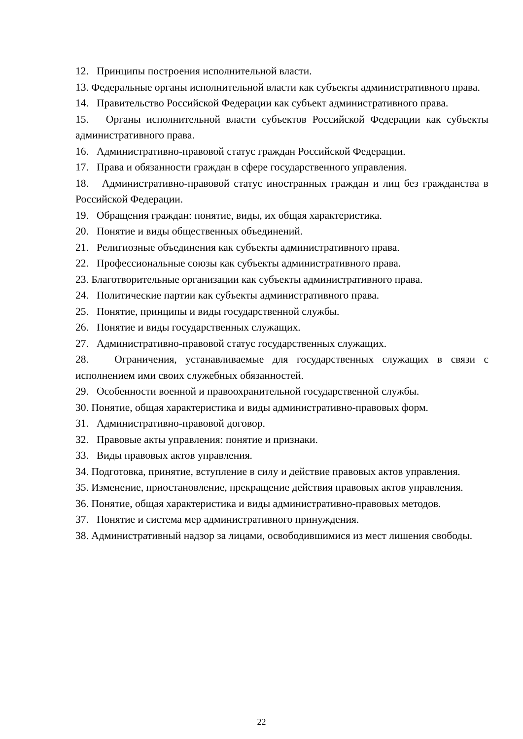12. Принципы построения исполнительной власти.
13. Федеральные органы исполнительной власти как субъекты административного права.
14. Правительство Российской Федерации как субъект административного права.
15. Органы исполнительной власти субъектов Российской Федерации как субъекты административного права.
16. Административно-правовой статус граждан Российской Федерации.
17. Права и обязанности граждан в сфере государственного управления.
18. Административно-правовой статус иностранных граждан и лиц без гражданства в Российской Федерации.
19. Обращения граждан: понятие, виды, их общая характеристика.
20. Понятие и виды общественных объединений.
21. Религиозные объединения как субъекты административного права.
22. Профессиональные союзы как субъекты административного права.
23. Благотворительные организации как субъекты административного права.
24. Политические партии как субъекты административного права.
25. Понятие, принципы и виды государственной службы.
26. Понятие и виды государственных служащих.
27. Административно-правовой статус государственных служащих.
28. Ограничения, устанавливаемые для государственных служащих в связи с исполнением ими своих служебных обязанностей.
29. Особенности военной и правоохранительной государственной службы.
30. Понятие, общая характеристика и виды административно-правовых форм.
31. Административно-правовой договор.
32. Правовые акты управления: понятие и признаки.
33. Виды правовых актов управления.
34. Подготовка, принятие, вступление в силу и действие правовых актов управления.
35. Изменение, приостановление, прекращение действия правовых актов управления.
36. Понятие, общая характеристика и виды административно-правовых методов.
37. Понятие и система мер административного принуждения.
38. Административный надзор за лицами, освободившимися из мест лишения свободы.
22